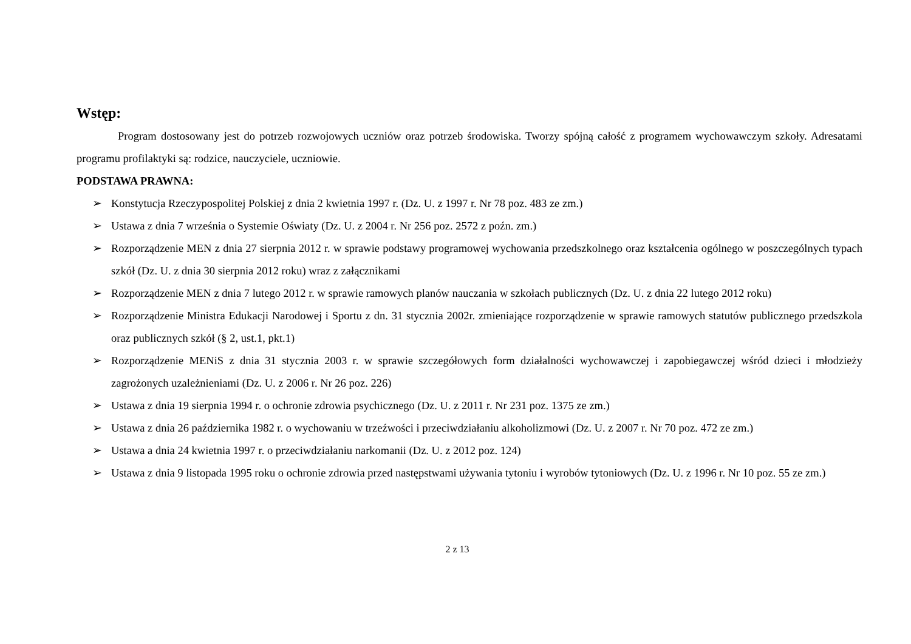Wstęp:
Program dostosowany jest do potrzeb rozwojowych uczniów oraz potrzeb środowiska. Tworzy spójną całość z programem wychowawczym szkoły. Adresatami programu profilaktyki są: rodzice, nauczyciele, uczniowie.
PODSTAWA PRAWNA:
➢ Konstytucja Rzeczypospolitej Polskiej z dnia 2 kwietnia 1997 r. (Dz. U. z 1997 r. Nr 78 poz. 483 ze zm.)
➢ Ustawa z dnia 7 września o Systemie Oświaty (Dz. U. z 2004 r. Nr 256 poz. 2572 z poźn. zm.)
➢ Rozporządzenie MEN z dnia 27 sierpnia 2012 r. w sprawie podstawy programowej wychowania przedszkolnego oraz kształcenia ogólnego w poszczególnych typach szkół (Dz. U. z dnia 30 sierpnia 2012 roku) wraz z załącznikami
➢ Rozporządzenie MEN z dnia 7 lutego 2012 r. w sprawie ramowych planów nauczania w szkołach publicznych (Dz. U. z dnia 22 lutego 2012 roku)
➢ Rozporządzenie Ministra Edukacji Narodowej i Sportu z dn. 31 stycznia 2002r. zmieniające rozporządzenie w sprawie ramowych statutów publicznego przedszkola oraz publicznych szkół (§ 2, ust.1, pkt.1)
➢ Rozporządzenie MENiS z dnia 31 stycznia 2003 r. w sprawie szczegółowych form działalności wychowawczej i zapobiegawczej wśród dzieci i młodzieży zagrożonych uzależnieniami (Dz. U. z 2006 r. Nr 26 poz. 226)
➢ Ustawa z dnia 19 sierpnia 1994 r. o ochronie zdrowia psychicznego (Dz. U. z 2011 r. Nr 231 poz. 1375 ze zm.)
➢ Ustawa z dnia 26 października 1982 r. o wychowaniu w trzeźwości i przeciwdziałaniu alkoholizmowi (Dz. U. z 2007 r. Nr 70 poz. 472 ze zm.)
➢ Ustawa a dnia 24 kwietnia 1997 r. o przeciwdziałaniu narkomanii (Dz. U. z 2012 poz. 124)
➢ Ustawa z dnia 9 listopada 1995 roku o ochronie zdrowia przed następstwami używania tytoniu i wyrobów tytoniowych (Dz. U. z 1996 r. Nr 10 poz. 55 ze zm.)
2 z 13